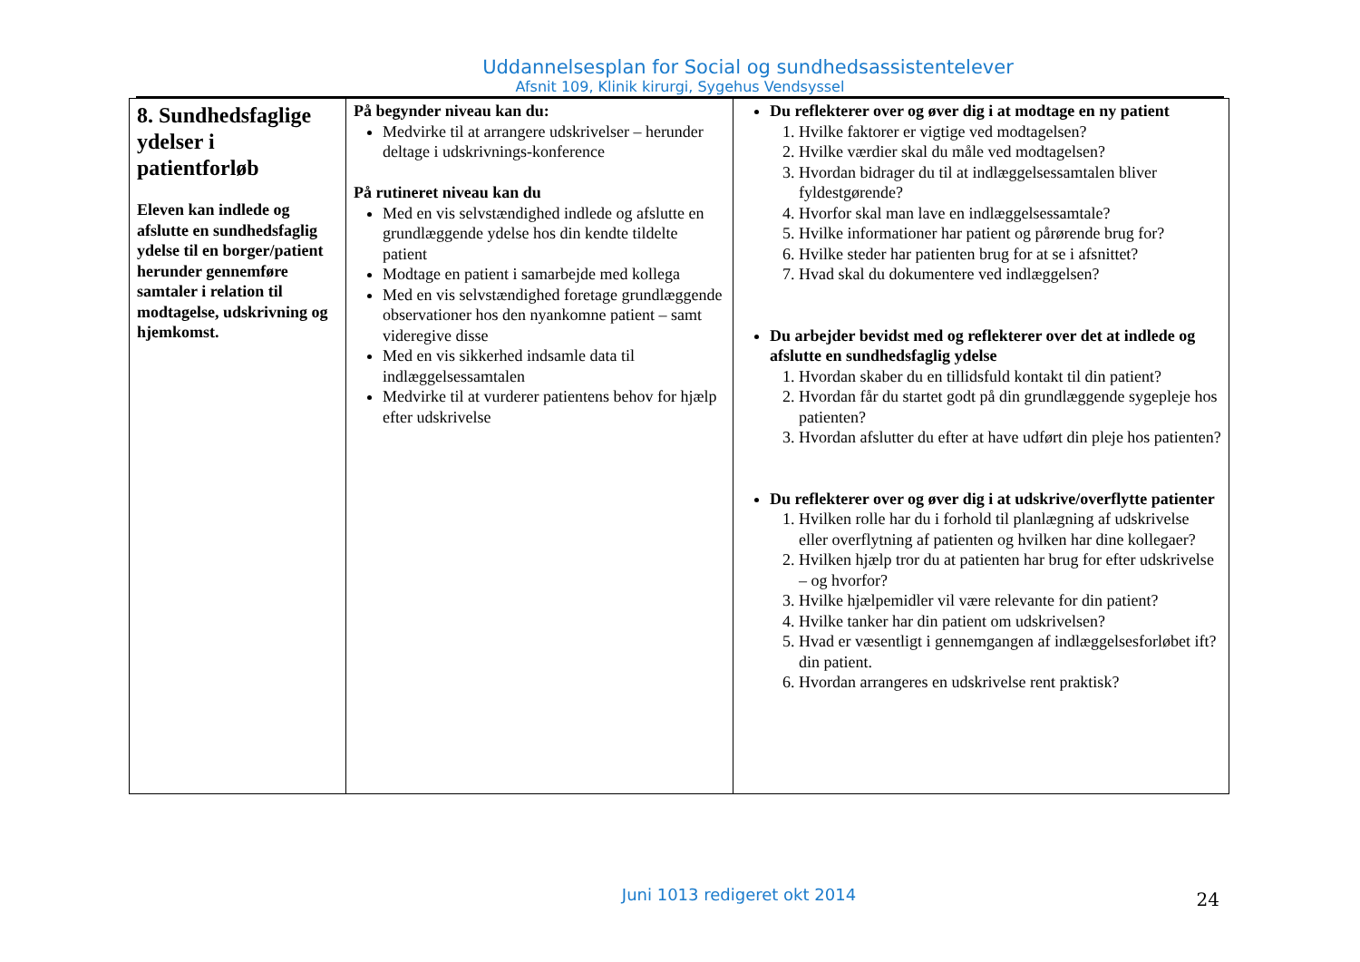Uddannelsesplan for Social og sundhedsassistentelever
Afsnit 109, Klinik kirurgi, Sygehus Vendsyssel
| 8. Sundhedsfaglige ydelser i patientforløb Eleven kan indlede og afslutte en sundhedsfaglig ydelse til en borger/patient herunder gennemføre samtaler i relation til modtagelse, udskrivning og hjemkomst. | På begynder niveau kan du: Medvirke til at arrangere udskrivelser – herunder deltage i udskrivnings-konference På rutineret niveau kan du Med en vis selvstændighed indlede og afslutte en grundlæggende ydelse hos din kendte tildelte patient Modtage en patient i samarbejde med kollega Med en vis selvstændighed foretage grundlæggende observationer hos den nyankomne patient – samt videregive disse Med en vis sikkerhed indsamle data til indlæggelsessamtalen Medvirke til at vurderer patientens behov for hjælp efter udskrivelse | Du reflekterer over og øver dig i at modtage en ny patient 1. Hvilke faktorer er vigtige ved modtagelsen? 2. Hvilke værdier skal du måle ved modtagelsen? 3. Hvordan bidrager du til at indlæggelsessamtalen bliver fyldestgørende? 4. Hvorfor skal man lave en indlæggelsessamtale? 5. Hvilke informationer har patient og pårørende brug for? 6. Hvilke steder har patienten brug for at se i afsnittet? 7. Hvad skal du dokumentere ved indlæggelsen? Du arbejder bevidst med og reflekterer over det at indlede og afslutte en sundhedsfaglig ydelse 1. Hvordan skaber du en tillidsfuld kontakt til din patient? 2. Hvordan får du startet godt på din grundlæggende sygepleje hos patienten? 3. Hvordan afslutter du efter at have udført din pleje hos patienten? Du reflekterer over og øver dig i at udskrive/overflytte patienter 1. Hvilken rolle har du i forhold til planlægning af udskrivelse eller overflytning af patienten og hvilken har dine kollegaer? 2. Hvilken hjælp tror du at patienten har brug for efter udskrivelse – og hvorfor? 3. Hvilke hjælpemidler vil være relevante for din patient? 4. Hvilke tanker har din patient om udskrivelsen? 5. Hvad er væsentligt i gennemgangen af indlæggelsesforløbet ift? din patient. 6. Hvordan arrangeres en udskrivelse rent praktisk? |
Juni 1013 redigeret okt 2014
24